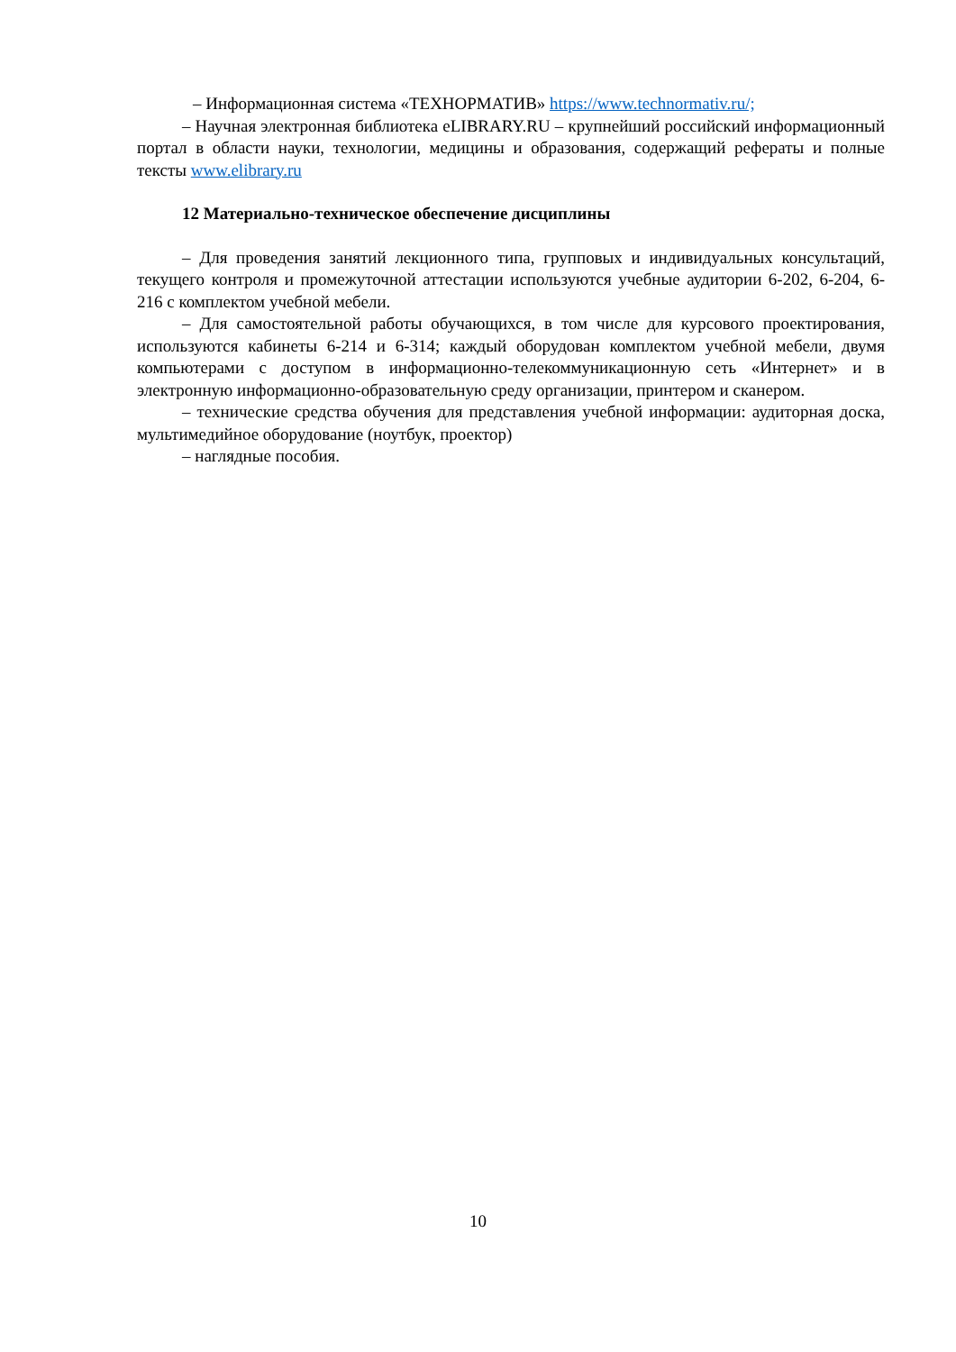– Информационная система «ТЕХНОРМАТИВ» https://www.technormativ.ru/;
– Научная электронная библиотека eLIBRARY.RU – крупнейший российский информационный портал в области науки, технологии, медицины и образования, содержащий рефераты и полные тексты www.elibrary.ru
12 Материально-техническое обеспечение дисциплины
– Для проведения занятий лекционного типа, групповых и индивидуальных консультаций, текущего контроля и промежуточной аттестации используются учебные аудитории 6-202, 6-204, 6-216 с комплектом учебной мебели.
– Для самостоятельной работы обучающихся, в том числе для курсового проектирования, используются кабинеты 6-214 и 6-314; каждый оборудован комплектом учебной мебели, двумя компьютерами с доступом в информационно-телекоммуникационную сеть «Интернет» и в электронную информационно-образовательную среду организации, принтером и сканером.
– технические средства обучения для представления учебной информации: аудиторная доска, мультимедийное оборудование (ноутбук, проектор)
– наглядные пособия.
10